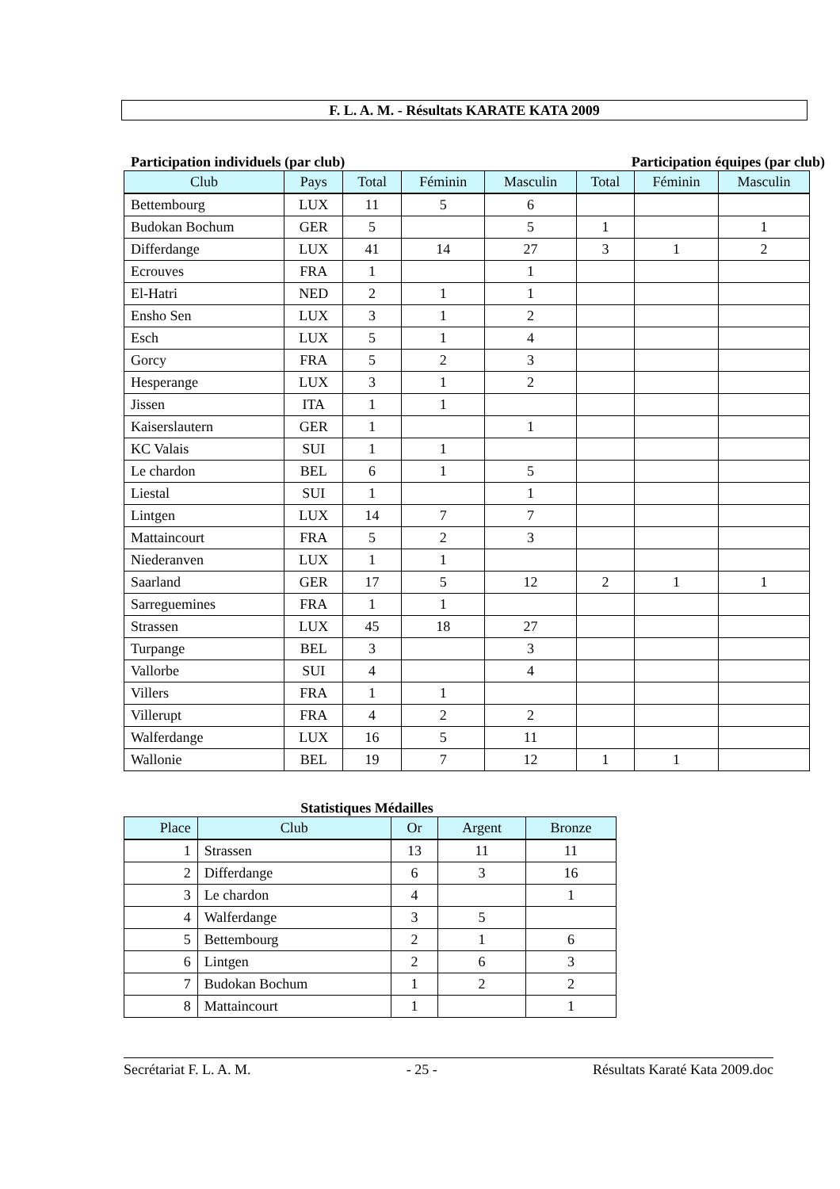F. L. A. M. - Résultats KARATE KATA 2009
Participation individuels (par club) Participation équipes (par club)
| Club | Pays | Total | Féminin | Masculin | Total | Féminin | Masculin |
| --- | --- | --- | --- | --- | --- | --- | --- |
| Bettembourg | LUX | 11 | 5 | 6 | | | |
| Budokan Bochum | GER | 5 | | 5 | 1 | | 1 |
| Differdange | LUX | 41 | 14 | 27 | 3 | 1 | 2 |
| Ecrouves | FRA | 1 | | 1 | | | |
| El-Hatri | NED | 2 | 1 | 1 | | | |
| Ensho Sen | LUX | 3 | 1 | 2 | | | |
| Esch | LUX | 5 | 1 | 4 | | | |
| Gorcy | FRA | 5 | 2 | 3 | | | |
| Hesperange | LUX | 3 | 1 | 2 | | | |
| Jissen | ITA | 1 | 1 | | | | |
| Kaiserslautern | GER | 1 | | 1 | | | |
| KC Valais | SUI | 1 | 1 | | | | |
| Le chardon | BEL | 6 | 1 | 5 | | | |
| Liestal | SUI | 1 | | 1 | | | |
| Lintgen | LUX | 14 | 7 | 7 | | | |
| Mattaincourt | FRA | 5 | 2 | 3 | | | |
| Niederanven | LUX | 1 | 1 | | | | |
| Saarland | GER | 17 | 5 | 12 | 2 | 1 | 1 |
| Sarreguemines | FRA | 1 | 1 | | | | |
| Strassen | LUX | 45 | 18 | 27 | | | |
| Turpange | BEL | 3 | | 3 | | | |
| Vallorbe | SUI | 4 | | 4 | | | |
| Villers | FRA | 1 | 1 | | | | |
| Villerupt | FRA | 4 | 2 | 2 | | | |
| Walferdange | LUX | 16 | 5 | 11 | | | |
| Wallonie | BEL | 19 | 7 | 12 | 1 | 1 | |
Statistiques Médailles
| Place | Club | Or | Argent | Bronze |
| --- | --- | --- | --- | --- |
| 1 | Strassen | 13 | 11 | 11 |
| 2 | Differdange | 6 | 3 | 16 |
| 3 | Le chardon | 4 | | 1 |
| 4 | Walferdange | 3 | 5 | |
| 5 | Bettembourg | 2 | 1 | 6 |
| 6 | Lintgen | 2 | 6 | 3 |
| 7 | Budokan Bochum | 1 | 2 | 2 |
| 8 | Mattaincourt | 1 | | 1 |
Secrétariat F. L. A. M. - 25 - Résultats Karaté Kata 2009.doc